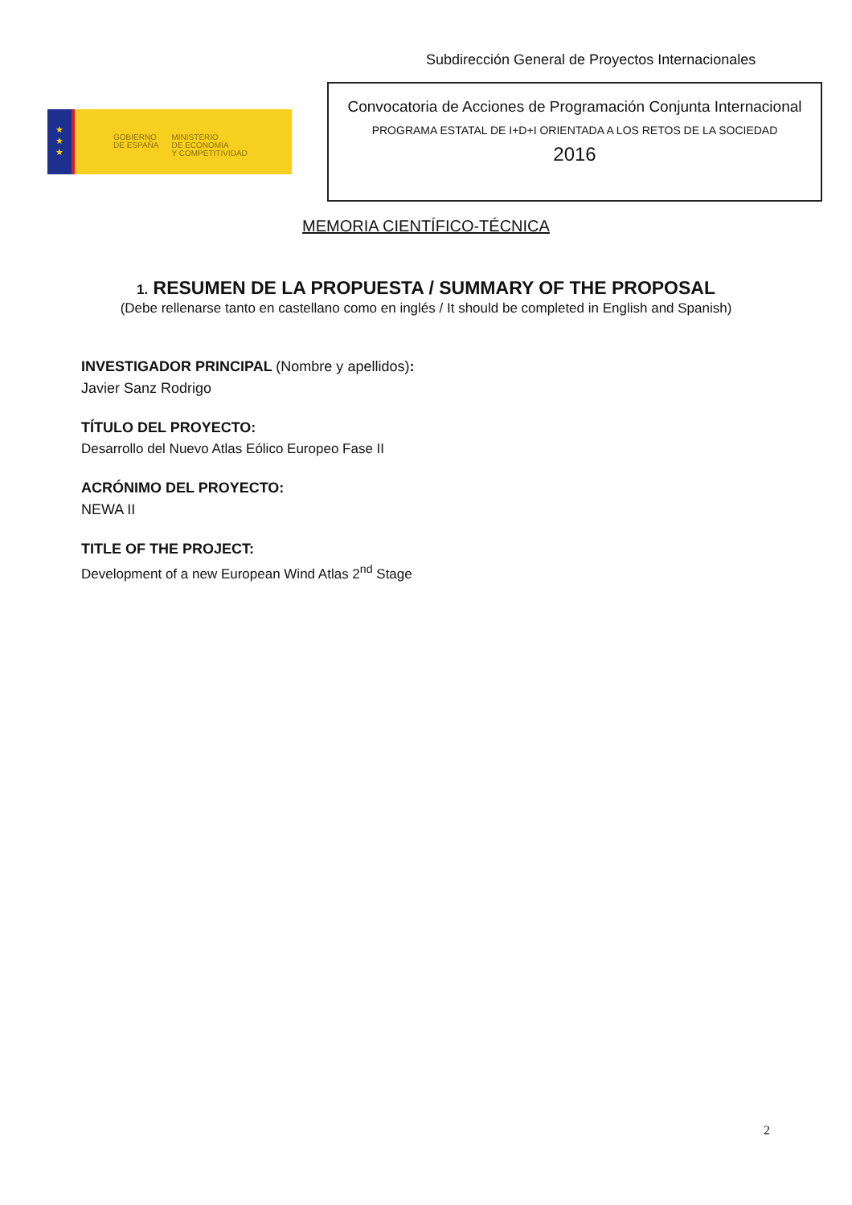Subdirección General de Proyectos Internacionales
★
★
★
GOBIERNO
DE ESPAÑA
MINISTERIO
DE ECONOMÍA
Y COMPETITIVIDAD
Convocatoria de Acciones de Programación Conjunta Internacional
PROGRAMA ESTATAL DE I+D+I ORIENTADA A LOS RETOS DE LA SOCIEDAD
2016
MEMORIA CIENTÍFICO-TÉCNICA
1. RESUMEN DE LA PROPUESTA / SUMMARY OF THE PROPOSAL
(Debe rellenarse tanto en castellano como en inglés / It should be completed in English and Spanish)
INVESTIGADOR PRINCIPAL (Nombre y apellidos):
Javier Sanz Rodrigo
TÍTULO DEL PROYECTO:
Desarrollo del Nuevo Atlas Eólico Europeo Fase II
ACRÓNIMO DEL PROYECTO:
NEWA II
TITLE OF THE PROJECT:
Development of a new European Wind Atlas 2<sup>nd</sup> Stage
2